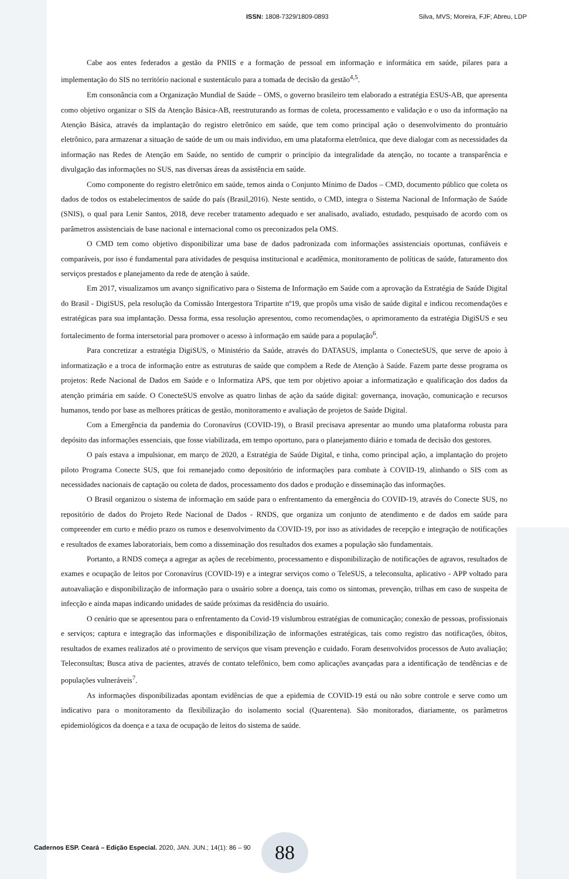ISSN: 1808-7329/1809-0893 Silva, MVS; Moreira, FJF; Abreu, LDP
Cabe aos entes federados a gestão da PNIIS e a formação de pessoal em informação e informática em saúde, pilares para a implementação do SIS no território nacional e sustentáculo para a tomada de decisão da gestão<sup>4,5</sup>.
Em consonância com a Organização Mundial de Saúde – OMS, o governo brasileiro tem elaborado a estratégia ESUS-AB, que apresenta como objetivo organizar o SIS da Atenção Básica-AB, reestruturando as formas de coleta, processamento e validação e o uso da informação na Atenção Básica, através da implantação do registro eletrônico em saúde, que tem como principal ação o desenvolvimento do prontuário eletrônico, para armazenar a situação de saúde de um ou mais individuo, em uma plataforma eletrônica, que deve dialogar com as necessidades da informação nas Redes de Atenção em Saúde, no sentido de cumprir o princípio da integralidade da atenção, no tocante a transparência e divulgação das informações no SUS, nas diversas áreas da assistência em saúde.
Como componente do registro eletrônico em saúde, temos ainda o Conjunto Mínimo de Dados – CMD, documento público que coleta os dados de todos os estabelecimentos de saúde do país (Brasil,2016). Neste sentido, o CMD, integra o Sistema Nacional de Informação de Saúde (SNIS), o qual para Lenir Santos, 2018, deve receber tratamento adequado e ser analisado, avaliado, estudado, pesquisado de acordo com os parâmetros assistenciais de base nacional e internacional como os preconizados pela OMS.
O CMD tem como objetivo disponibilizar uma base de dados padronizada com informações assistenciais oportunas, confiáveis e comparáveis, por isso é fundamental para atividades de pesquisa institucional e acadêmica, monitoramento de políticas de saúde, faturamento dos serviços prestados e planejamento da rede de atenção à saúde.
Em 2017, visualizamos um avanço significativo para o Sistema de Informação em Saúde com a aprovação da Estratégia de Saúde Digital do Brasil - DigiSUS, pela resolução da Comissão Intergestora Tripartite nº19, que propôs uma visão de saúde digital e indicou recomendações e estratégicas para sua implantação. Dessa forma, essa resolução apresentou, como recomendações, o aprimoramento da estratégia DigiSUS e seu fortalecimento de forma intersetorial para promover o acesso à informação em saúde para a população<sup>6</sup>.
Para concretizar a estratégia DigiSUS, o Ministério da Saúde, através do DATASUS, implanta o ConecteSUS, que serve de apoio à informatização e a troca de informação entre as estruturas de saúde que compõem a Rede de Atenção à Saúde. Fazem parte desse programa os projetos: Rede Nacional de Dados em Saúde e o Informatiza APS, que tem por objetivo apoiar a informatização e qualificação dos dados da atenção primária em saúde. O ConecteSUS envolve as quatro linhas de ação da saúde digital: governança, inovação, comunicação e recursos humanos, tendo por base as melhores práticas de gestão, monitoramento e avaliação de projetos de Saúde Digital.
Com a Emergência da pandemia do Coronavírus (COVID-19), o Brasil precisava apresentar ao mundo uma plataforma robusta para depósito das informações essenciais, que fosse viabilizada, em tempo oportuno, para o planejamento diário e tomada de decisão dos gestores.
O país estava a impulsionar, em março de 2020, a Estratégia de Saúde Digital, e tinha, como principal ação, a implantação do projeto piloto Programa Conecte SUS, que foi remanejado como depositório de informações para combate à COVID-19, alinhando o SIS com as necessidades nacionais de captação ou coleta de dados, processamento dos dados e produção e disseminação das informações.
O Brasil organizou o sistema de informação em saúde para o enfrentamento da emergência do COVID-19, através do Conecte SUS, no repositório de dados do Projeto Rede Nacional de Dados - RNDS, que organiza um conjunto de atendimento e de dados em saúde para compreender em curto e médio prazo os rumos e desenvolvimento da COVID-19, por isso as atividades de recepção e integração de notificações e resultados de exames laboratoriais, bem como a disseminação dos resultados dos exames a população são fundamentais.
Portanto, a RNDS começa a agregar as ações de recebimento, processamento e disponibilização de notificações de agravos, resultados de exames e ocupação de leitos por Coronavírus (COVID-19) e a integrar serviços como o TeleSUS, a teleconsulta, aplicativo - APP voltado para autoavaliação e disponibilização de informação para o usuário sobre a doença, tais como os sintomas, prevenção, trilhas em caso de suspeita de infecção e ainda mapas indicando unidades de saúde próximas da residência do usuário.
O cenário que se apresentou para o enfrentamento da Covid-19 vislumbrou estratégias de comunicação; conexão de pessoas, profissionais e serviços; captura e integração das informações e disponibilização de informações estratégicas, tais como registro das notificações, óbitos, resultados de exames realizados até o provimento de serviços que visam prevenção e cuidado. Foram desenvolvidos processos de Auto avaliação; Teleconsultas; Busca ativa de pacientes, através de contato telefônico, bem como aplicações avançadas para a identificação de tendências e de populações vulneráveis<sup>7</sup>.
As informações disponibilizadas apontam evidências de que a epidemia de COVID-19 está ou não sobre controle e serve como um indicativo para o monitoramento da flexibilização do isolamento social (Quarentena). São monitorados, diariamente, os parâmetros epidemiológicos da doença e a taxa de ocupação de leitos do sistema de saúde.
Cadernos ESP. Ceará – Edição Especial. 2020, JAN. JUN.; 14(1): 86 – 90
88